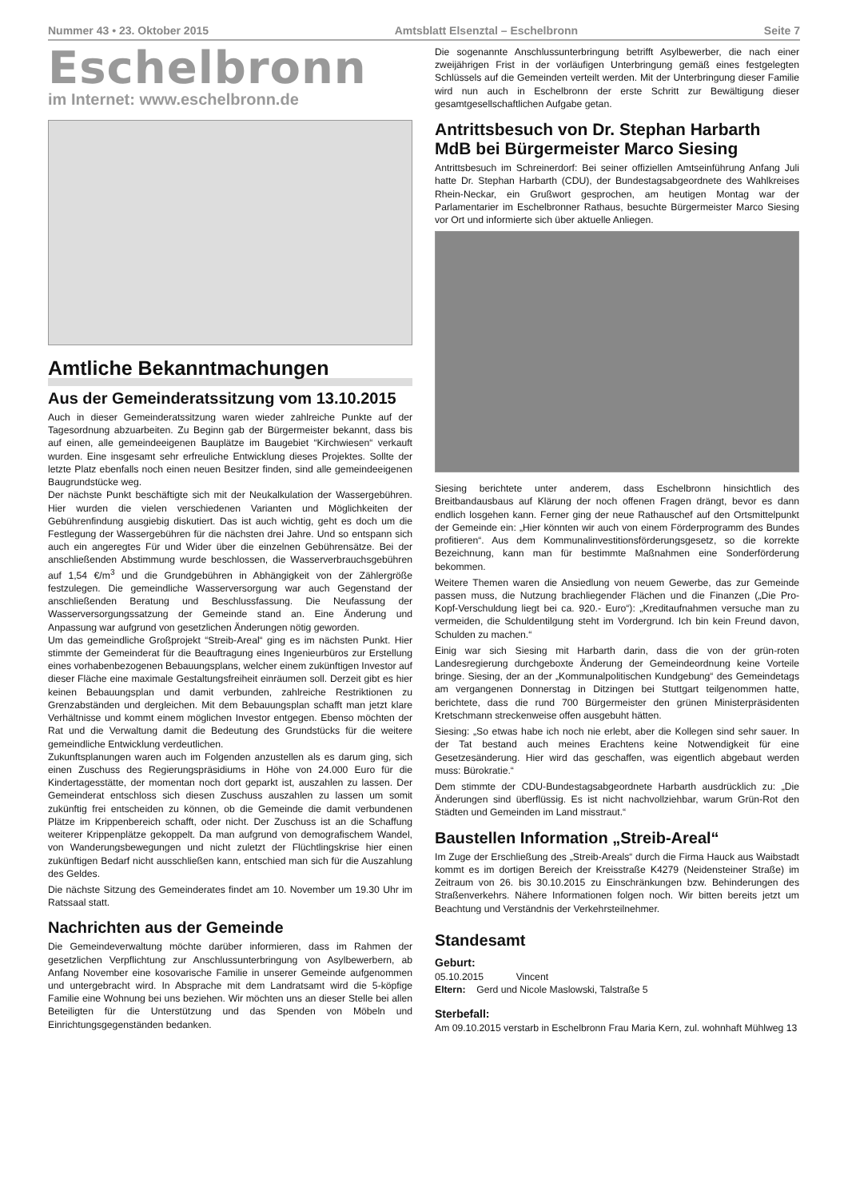Nummer 43 • 23. Oktober 2015 Amtsblatt Elsenztal – Eschelbronn Seite 7
Eschelbronn
im Internet: www.eschelbronn.de
Amtliche Bekanntmachungen
Aus der Gemeinderatssitzung vom 13.10.2015
Auch in dieser Gemeinderatssitzung waren wieder zahlreiche Punkte auf der Tagesordnung abzuarbeiten. Zu Beginn gab der Bürgermeister bekannt, dass bis auf einen, alle gemeindeeigenen Bauplätze im Baugebiet “Kirchwiesen“ verkauft wurden. Eine insgesamt sehr erfreuliche Entwicklung dieses Projektes. Sollte der letzte Platz ebenfalls noch einen neuen Besitzer finden, sind alle gemeindeeigenen Baugrundstücke weg.
Der nächste Punkt beschäftigte sich mit der Neukalkulation der Wassergebühren. Hier wurden die vielen verschiedenen Varianten und Möglichkeiten der Gebührenfindung ausgiebig diskutiert. Das ist auch wichtig, geht es doch um die Festlegung der Wassergebühren für die nächsten drei Jahre. Und so entspann sich auch ein angeregtes Für und Wider über die einzelnen Gebührensätze. Bei der anschließenden Abstimmung wurde beschlossen, die Wasserverbrauchsgebühren auf 1,54 €/m<sup>3</sup> und die Grundgebühren in Abhängigkeit von der Zählergröße festzulegen. Die gemeindliche Wasserversorgung war auch Gegenstand der anschließenden Beratung und Beschlussfassung. Die Neufassung der Wasserversorgungssatzung der Gemeinde stand an. Eine Änderung und Anpassung war aufgrund von gesetzlichen Änderungen nötig geworden.
Um das gemeindliche Großprojekt “Streib-Areal“ ging es im nächsten Punkt. Hier stimmte der Gemeinderat für die Beauftragung eines Ingenieurbüros zur Erstellung eines vorhabenbezogenen Bebauungsplans, welcher einem zukünftigen Investor auf dieser Fläche eine maximale Gestaltungsfreiheit einräumen soll. Derzeit gibt es hier keinen Bebauungsplan und damit verbunden, zahlreiche Restriktionen zu Grenzabständen und dergleichen. Mit dem Bebauungsplan schafft man jetzt klare Verhältnisse und kommt einem möglichen Investor entgegen. Ebenso möchten der Rat und die Verwaltung damit die Bedeutung des Grundstücks für die weitere gemeindliche Entwicklung verdeutlichen.
Zukunftsplanungen waren auch im Folgenden anzustellen als es darum ging, sich einen Zuschuss des Regierungspräsidiums in Höhe von 24.000 Euro für die Kindertagesstätte, der momentan noch dort geparkt ist, auszahlen zu lassen. Der Gemeinderat entschloss sich diesen Zuschuss auszahlen zu lassen um somit zukünftig frei entscheiden zu können, ob die Gemeinde die damit verbundenen Plätze im Krippenbereich schafft, oder nicht. Der Zuschuss ist an die Schaffung weiterer Krippenplätze gekoppelt. Da man aufgrund von demografischem Wandel, von Wanderungsbewegungen und nicht zuletzt der Flüchtlingskrise hier einen zukünftigen Bedarf nicht ausschließen kann, entschied man sich für die Auszahlung des Geldes.
Die nächste Sitzung des Gemeinderates findet am 10. November um 19.30 Uhr im Ratssaal statt.
Nachrichten aus der Gemeinde
Die Gemeindeverwaltung möchte darüber informieren, dass im Rahmen der gesetzlichen Verpflichtung zur Anschlussunterbringung von Asylbewerbern, ab Anfang November eine kosovarische Familie in unserer Gemeinde aufgenommen und untergebracht wird. In Absprache mit dem Landratsamt wird die 5-köpfige Familie eine Wohnung bei uns beziehen. Wir möchten uns an dieser Stelle bei allen Beteiligten für die Unterstützung und das Spenden von Möbeln und Einrichtungsgegenständen bedanken.
Die sogenannte Anschlussunterbringung betrifft Asylbewerber, die nach einer zweijährigen Frist in der vorläufigen Unterbringung gemäß eines festgelegten Schlüssels auf die Gemeinden verteilt werden. Mit der Unterbringung dieser Familie wird nun auch in Eschelbronn der erste Schritt zur Bewältigung dieser gesamtgesellschaftlichen Aufgabe getan.
Antrittsbesuch von Dr. Stephan Harbarth MdB bei Bürgermeister Marco Siesing
Antrittsbesuch im Schreinerdorf: Bei seiner offiziellen Amtseinführung Anfang Juli hatte Dr. Stephan Harbarth (CDU), der Bundestagsabgeordnete des Wahlkreises Rhein-Neckar, ein Grußwort gesprochen, am heutigen Montag war der Parlamentarier im Eschelbronner Rathaus, besuchte Bürgermeister Marco Siesing vor Ort und informierte sich über aktuelle Anliegen.
Siesing berichtete unter anderem, dass Eschelbronn hinsichtlich des Breitbandausbaus auf Klärung der noch offenen Fragen drängt, bevor es dann endlich losgehen kann. Ferner ging der neue Rathauschef auf den Ortsmittelpunkt der Gemeinde ein: „Hier könnten wir auch von einem Förderprogramm des Bundes profitieren“. Aus dem Kommunalinvestitionsförderungsgesetz, so die korrekte Bezeichnung, kann man für bestimmte Maßnahmen eine Sonderförderung bekommen.
Weitere Themen waren die Ansiedlung von neuem Gewerbe, das zur Gemeinde passen muss, die Nutzung brachliegender Flächen und die Finanzen („Die Pro-Kopf-Verschuldung liegt bei ca. 920.- Euro“): „Kreditaufnahmen versuche man zu vermeiden, die Schuldentilgung steht im Vordergrund. Ich bin kein Freund davon, Schulden zu machen.“
Einig war sich Siesing mit Harbarth darin, dass die von der grün-roten Landesregierung durchgeboxte Änderung der Gemeindeordnung keine Vorteile bringe. Siesing, der an der „Kommunalpolitischen Kundgebung“ des Gemeindetags am vergangenen Donnerstag in Ditzingen bei Stuttgart teilgenommen hatte, berichtete, dass die rund 700 Bürgermeister den grünen Ministerpräsidenten Kretschmann streckenweise offen ausgebuht hätten.
Siesing: „So etwas habe ich noch nie erlebt, aber die Kollegen sind sehr sauer. In der Tat bestand auch meines Erachtens keine Notwendigkeit für eine Gesetzesänderung. Hier wird das geschaffen, was eigentlich abgebaut werden muss: Bürokratie.“
Dem stimmte der CDU-Bundestagsabgeordnete Harbarth ausdrücklich zu: „Die Änderungen sind überflüssig. Es ist nicht nachvollziehbar, warum Grün-Rot den Städten und Gemeinden im Land misstraut.“
Baustellen Information „Streib-Areal“
Im Zuge der Erschließung des „Streib-Areals“ durch die Firma Hauck aus Waibstadt kommt es im dortigen Bereich der Kreisstraße K4279 (Neidensteiner Straße) im Zeitraum von 26. bis 30.10.2015 zu Einschränkungen bzw. Behinderungen des Straßenverkehrs. Nähere Informationen folgen noch. Wir bitten bereits jetzt um Beachtung und Verständnis der Verkehrsteilnehmer.
Standesamt
Geburt:
05.10.2015 Vincent
Eltern: Gerd und Nicole Maslowski, Talstraße 5
Sterbefall:
Am 09.10.2015 verstarb in Eschelbronn Frau Maria Kern, zul. wohnhaft Mühlweg 13